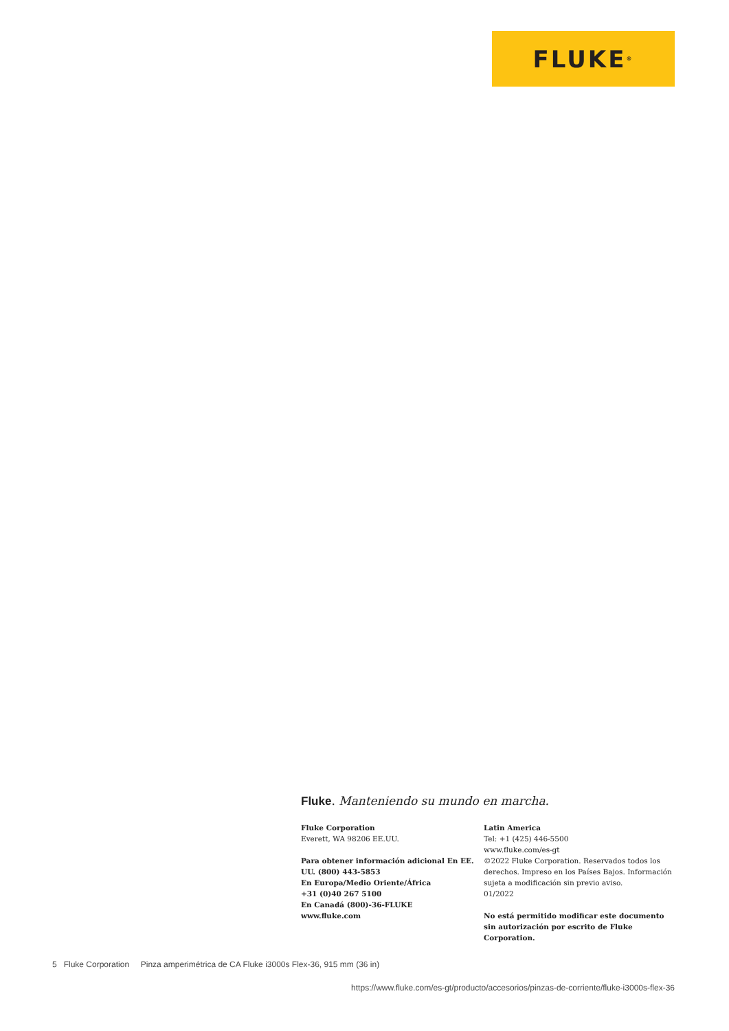FLUKE ®
Fluke. Manteniendo su mundo en marcha.
Fluke Corporation
Everett, WA 98206 EE.UU.
Para obtener información adicional En EE. UU. (800) 443-5853
En Europa/Medio Oriente/África
+31 (0)40 267 5100
En Canadá (800)-36-FLUKE
www.fluke.com
Latin America
Tel: +1 (425) 446-5500
www.fluke.com/es-gt
©2022 Fluke Corporation. Reservados todos los derechos. Impreso en los Países Bajos. Información sujeta a modificación sin previo aviso.
01/2022
No está permitido modificar este documento sin autorización por escrito de Fluke Corporation.
5 Fluke Corporation Pinza amperimétrica de CA Fluke i3000s Flex-36, 915 mm (36 in)
https://www.fluke.com/es-gt/producto/accesorios/pinzas-de-corriente/fluke-i3000s-flex-36